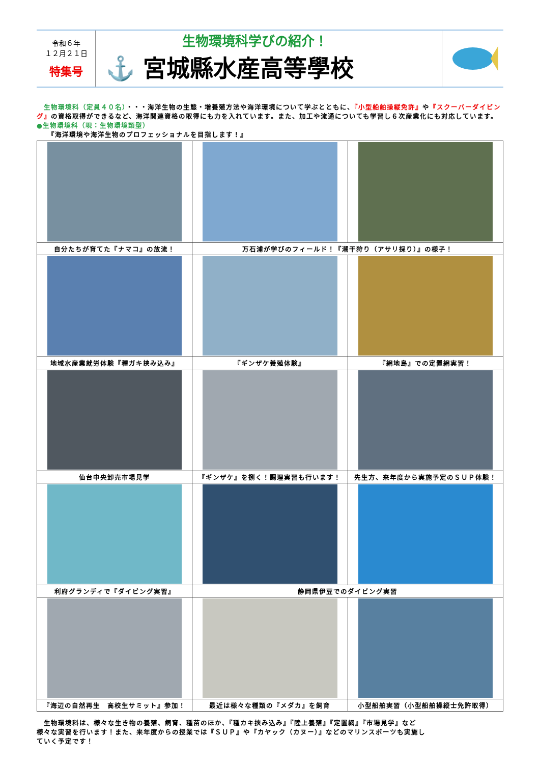令和６年
１２月２１日
特集号
生物環境科学びの紹介！
⚓ 宮城縣水産高等學校
　生物環境科（定員４０名）・・・海洋生物の生態・増養殖方法や海洋環境について学ぶとともに、『小型船舶操縦免許』や『スクーバーダイビング』の資格取得ができるなど、海洋関連資格の取得にも力を入れています。また、加工や流通についても学習し６次産業化にも対応しています。
●生物環境科（現：生物環境類型）
　　『海洋環境や海洋生物のプロフェッショナルを目指します！』
| 自分たちが育てた『ナマコ』の放流！ | 万石浦が学びのフィールド！『潮干狩り（アサリ採り）』の様子！ | |
| 地域水産業就労体験『種ガキ挟み込み』 | 『ギンザケ養殖体験』 | 『網地島』での定置網実習！ |
| 仙台中央卸売市場見学 | 『ギンザケ』を捌く！調理実習も行います！ | 先生方、来年度から実施予定のＳＵＰ体験！ |
| 利府グランディで『ダイビング実習』 | 静岡県伊豆でのダイビング実習 | |
| 『海辺の自然再生 高校生サミット』参加！ | 最近は様々な種類の『メダカ』を飼育 | 小型船舶実習（小型船舶操縦士免許取得） |
　生物環境科は、様々な生き物の養殖、飼育、種苗のほか、『種カキ挟み込み』『陸上養殖』『定置網』『市場見学』など様々な実習を行います！また、来年度からの授業では『ＳＵＰ』や『カヤック（カヌー）』などのマリンスポーツも実施していく予定です！